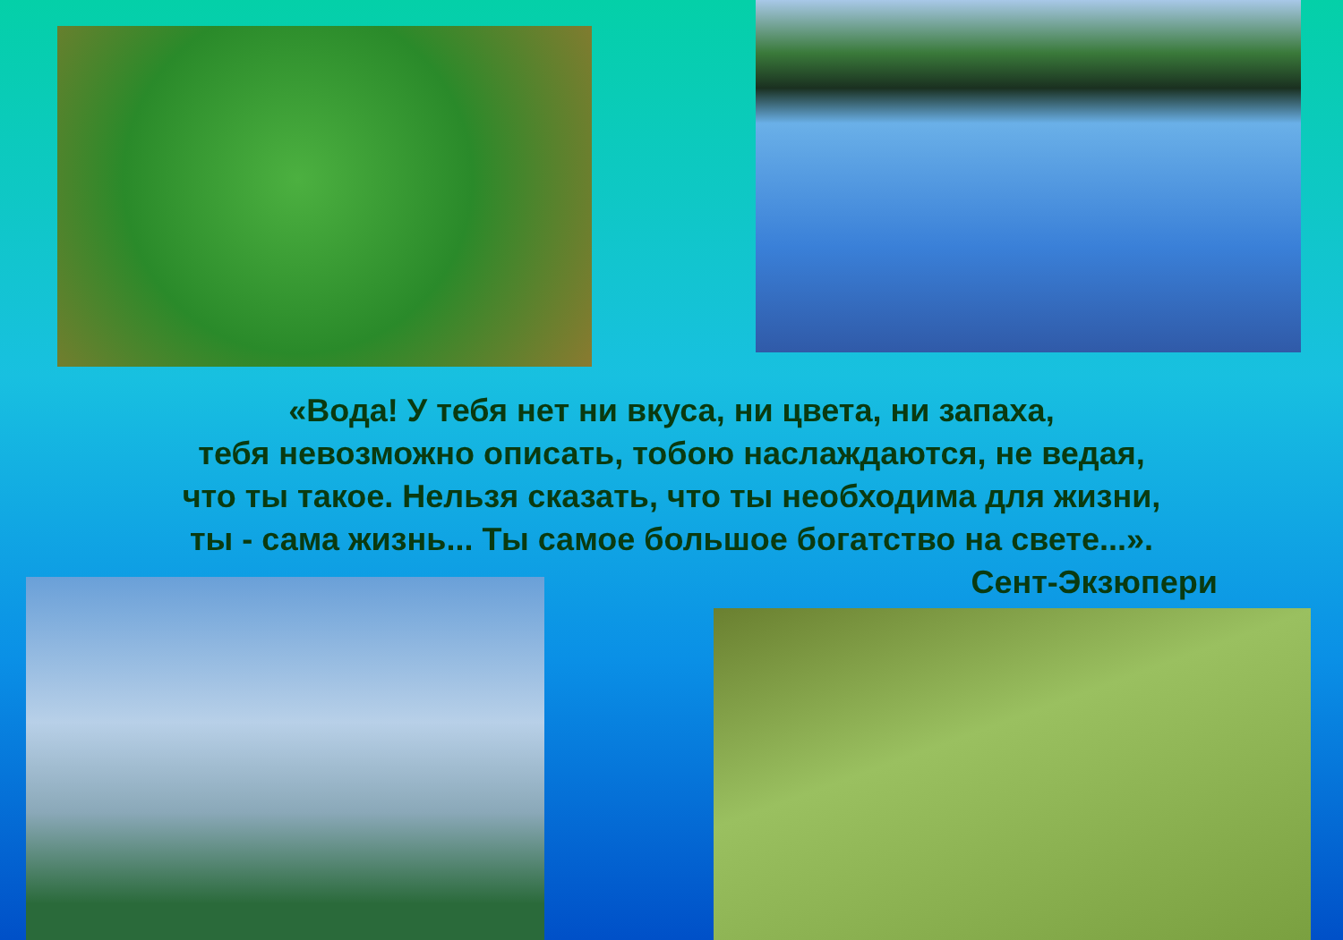«Вода! У тебя нет ни вкуса, ни цвета, ни запаха,
тебя невозможно описать, тобою наслаждаются, не ведая,
что ты такое. Нельзя сказать, что ты необходима для жизни,
ты - сама жизнь... Ты самое большое богатство на свете...».
Сент-Экзюпери